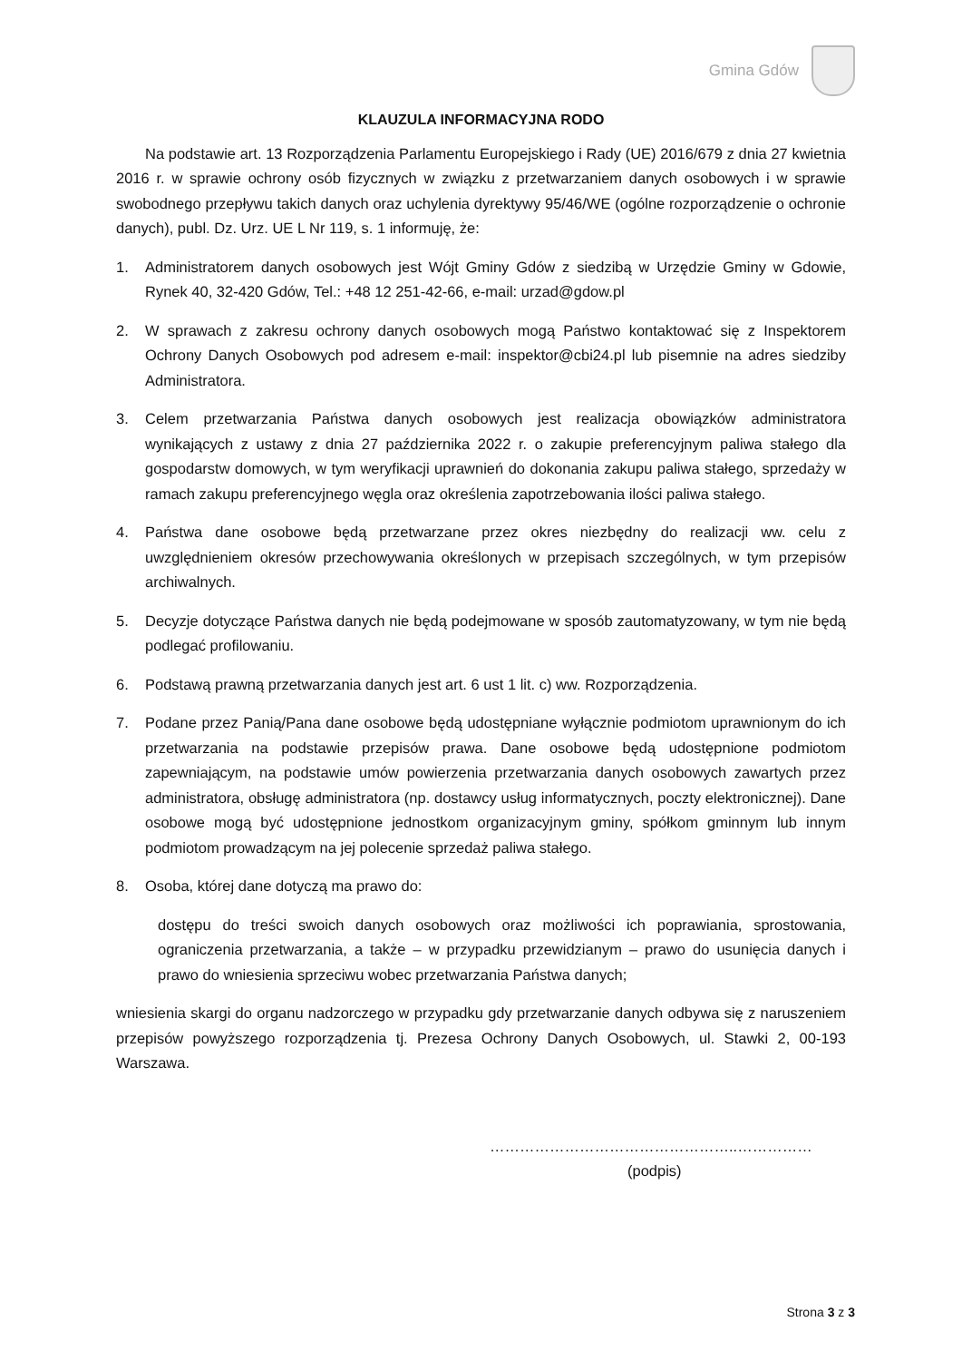Gmina Gdów
KLAUZULA INFORMACYJNA RODO
Na podstawie art. 13 Rozporządzenia Parlamentu Europejskiego i Rady (UE) 2016/679 z dnia 27 kwietnia 2016 r. w sprawie ochrony osób fizycznych w związku z przetwarzaniem danych osobowych i w sprawie swobodnego przepływu takich danych oraz uchylenia dyrektywy 95/46/WE (ogólne rozporządzenie o ochronie danych), publ. Dz. Urz. UE L Nr 119, s. 1 informuję, że:
1. Administratorem danych osobowych jest Wójt Gminy Gdów z siedzibą w Urzędzie Gminy w Gdowie, Rynek 40, 32-420 Gdów, Tel.: +48 12 251-42-66, e-mail: urzad@gdow.pl
2. W sprawach z zakresu ochrony danych osobowych mogą Państwo kontaktować się z Inspektorem Ochrony Danych Osobowych pod adresem e-mail: inspektor@cbi24.pl lub pisemnie na adres siedziby Administratora.
3. Celem przetwarzania Państwa danych osobowych jest realizacja obowiązków administratora wynikających z ustawy z dnia 27 października 2022 r. o zakupie preferencyjnym paliwa stałego dla gospodarstw domowych, w tym weryfikacji uprawnień do dokonania zakupu paliwa stałego, sprzedaży w ramach zakupu preferencyjnego węgla oraz określenia zapotrzebowania ilości paliwa stałego.
4. Państwa dane osobowe będą przetwarzane przez okres niezbędny do realizacji ww. celu z uwzględnieniem okresów przechowywania określonych w przepisach szczególnych, w tym przepisów archiwalnych.
5. Decyzje dotyczące Państwa danych nie będą podejmowane w sposób zautomatyzowany, w tym nie będą podlegać profilowaniu.
6. Podstawą prawną przetwarzania danych jest art. 6 ust 1 lit. c) ww. Rozporządzenia.
7. Podane przez Panią/Pana dane osobowe będą udostępniane wyłącznie podmiotom uprawnionym do ich przetwarzania na podstawie przepisów prawa. Dane osobowe będą udostępnione podmiotom zapewniającym, na podstawie umów powierzenia przetwarzania danych osobowych zawartych przez administratora, obsługę administratora (np. dostawcy usług informatycznych, poczty elektronicznej). Dane osobowe mogą być udostępnione jednostkom organizacyjnym gminy, spółkom gminnym lub innym podmiotom prowadzącym na jej polecenie sprzedaż paliwa stałego.
8. Osoba, której dane dotyczą ma prawo do:
dostępu do treści swoich danych osobowych oraz możliwości ich poprawiania, sprostowania, ograniczenia przetwarzania, a także – w przypadku przewidzianym – prawo do usunięcia danych i prawo do wniesienia sprzeciwu wobec przetwarzania Państwa danych;
wniesienia skargi do organu nadzorczego w przypadku gdy przetwarzanie danych odbywa się z naruszeniem przepisów powyższego rozporządzenia tj. Prezesa Ochrony Danych Osobowych, ul. Stawki 2, 00-193 Warszawa.
…………………………………………..……………
(podpis)
Strona 3 z 3